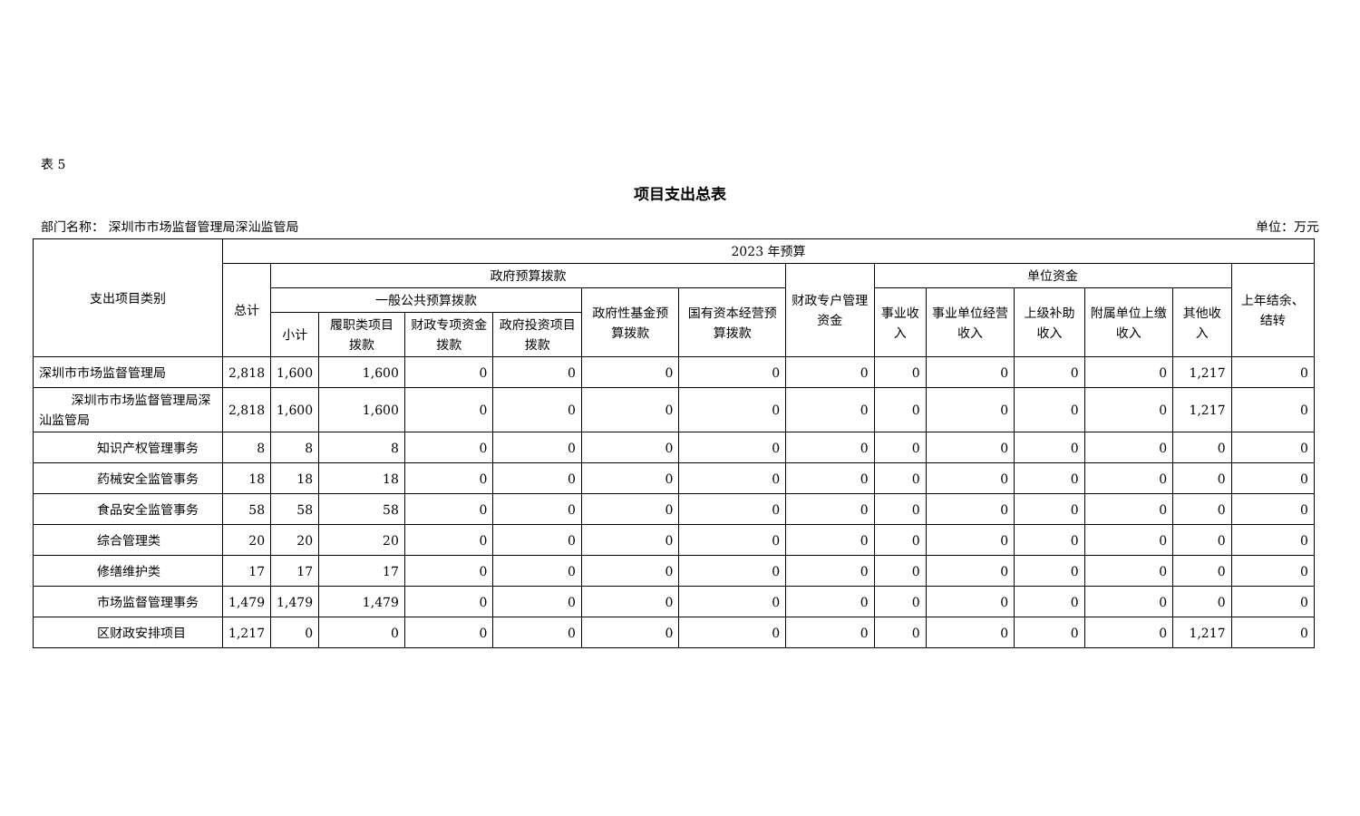表 5
项目支出总表
部门名称： 深圳市市场监督管理局深汕监管局 单位：万元
| 支出项目类别 | 2023 年预算 | | | | | | | | | | | | | |
| --- | --- | --- | --- | --- | --- | --- | --- | --- | --- | --- | --- | --- | --- | --- |
| | 总计 | 政府预算拨款 | | | | | | 财政专户管理资金 | 单位资金 | | | | | 上年结余、结转 |
| | | 一般公共预算拨款 | | | | 政府性基金预算拨款 | 国有资本经营预算拨款 | | 事业收入 | 事业单位经营收入 | 上级补助收入 | 附属单位上缴收入 | 其他收入 | |
| | | 小计 | 履职类项目拨款 | 财政专项资金拨款 | 政府投资项目拨款 | | | | | | | | | |
| 深圳市市场监督管理局 | 2,818 | 1,600 | 1,600 | 0 | 0 | 0 | 0 | 0 | 0 | 0 | 0 | 0 | 1,217 | 0 |
| 深圳市市场监督管理局深汕监管局 | 2,818 | 1,600 | 1,600 | 0 | 0 | 0 | 0 | 0 | 0 | 0 | 0 | 0 | 1,217 | 0 |
| 知识产权管理事务 | 8 | 8 | 8 | 0 | 0 | 0 | 0 | 0 | 0 | 0 | 0 | 0 | 0 | 0 |
| 药械安全监管事务 | 18 | 18 | 18 | 0 | 0 | 0 | 0 | 0 | 0 | 0 | 0 | 0 | 0 | 0 |
| 食品安全监管事务 | 58 | 58 | 58 | 0 | 0 | 0 | 0 | 0 | 0 | 0 | 0 | 0 | 0 | 0 |
| 综合管理类 | 20 | 20 | 20 | 0 | 0 | 0 | 0 | 0 | 0 | 0 | 0 | 0 | 0 | 0 |
| 修缮维护类 | 17 | 17 | 17 | 0 | 0 | 0 | 0 | 0 | 0 | 0 | 0 | 0 | 0 | 0 |
| 市场监督管理事务 | 1,479 | 1,479 | 1,479 | 0 | 0 | 0 | 0 | 0 | 0 | 0 | 0 | 0 | 0 | 0 |
| 区财政安排项目 | 1,217 | 0 | 0 | 0 | 0 | 0 | 0 | 0 | 0 | 0 | 0 | 0 | 1,217 | 0 |